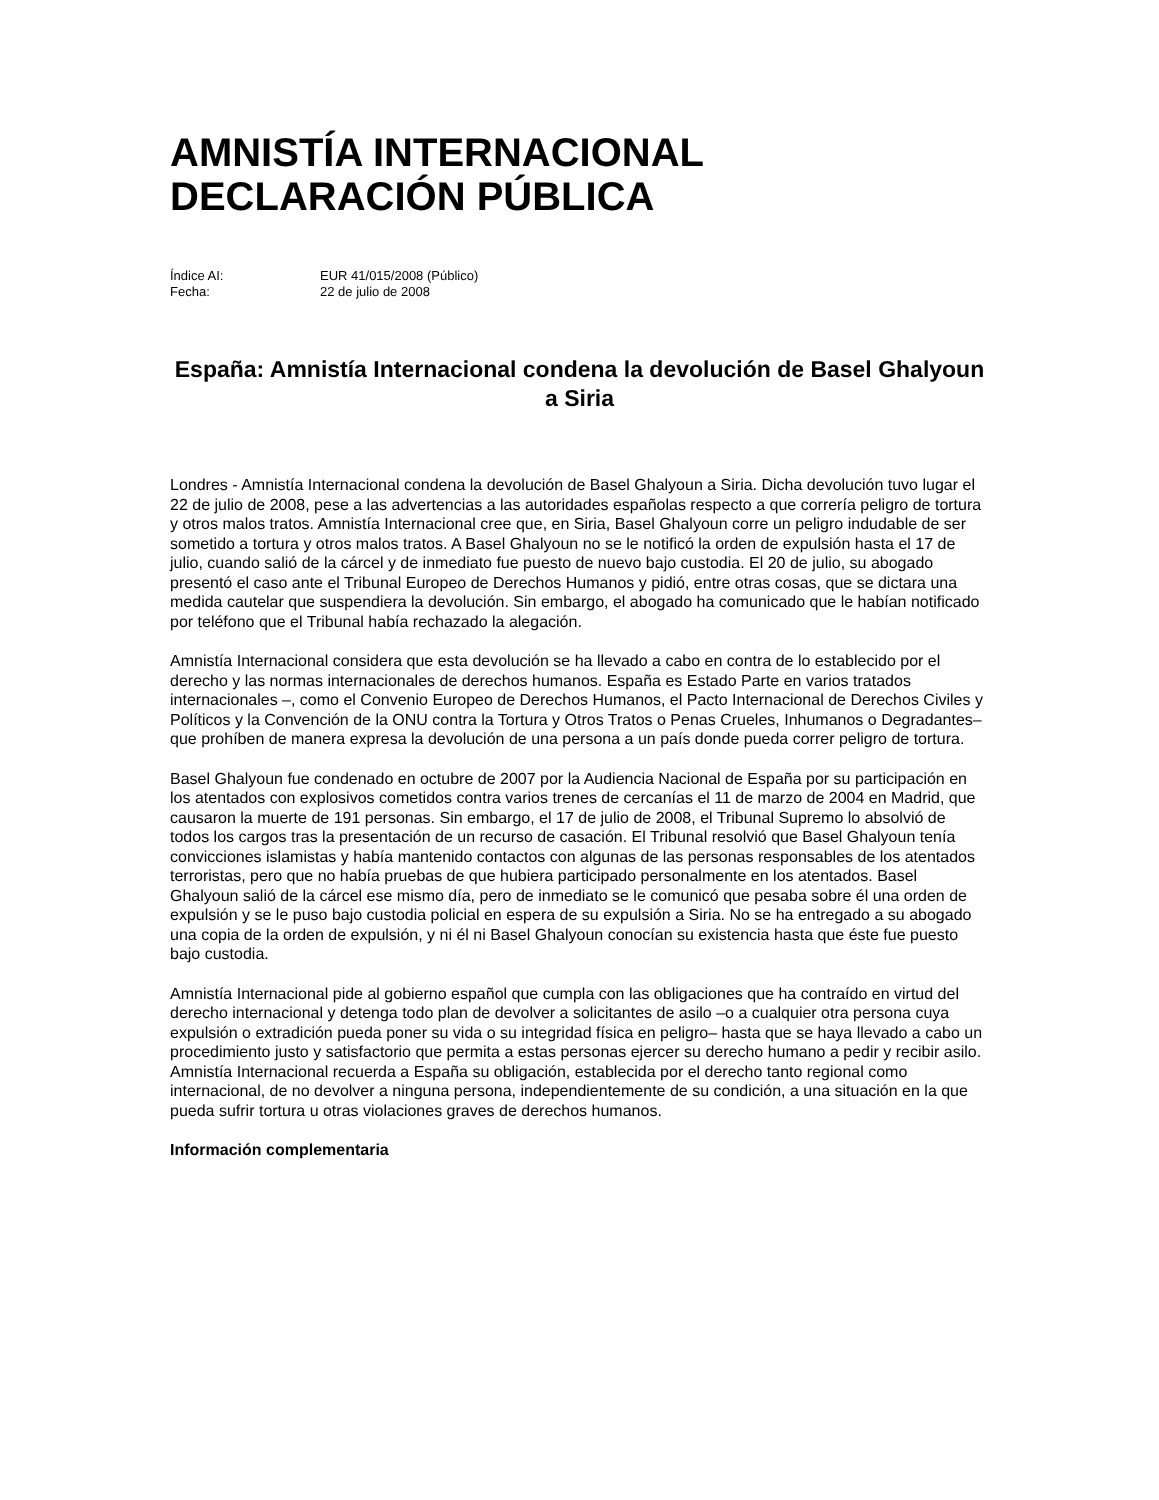AMNISTÍA INTERNACIONAL
DECLARACIÓN PÚBLICA
Índice AI: EUR 41/015/2008 (Público)
Fecha: 22 de julio de 2008
España: Amnistía Internacional condena la devolución de Basel Ghalyoun a Siria
Londres - Amnistía Internacional condena la devolución de Basel Ghalyoun a Siria. Dicha devolución tuvo lugar el 22 de julio de 2008, pese a las advertencias a las autoridades españolas respecto a que correría peligro de tortura y otros malos tratos. Amnistía Internacional cree que, en Siria, Basel Ghalyoun corre un peligro indudable de ser sometido a tortura y otros malos tratos. A Basel Ghalyoun no se le notificó la orden de expulsión hasta el 17 de julio, cuando salió de la cárcel y de inmediato fue puesto de nuevo bajo custodia. El 20 de julio, su abogado presentó el caso ante el Tribunal Europeo de Derechos Humanos y pidió, entre otras cosas, que se dictara una medida cautelar que suspendiera la devolución. Sin embargo, el abogado ha comunicado que le habían notificado por teléfono que el Tribunal había rechazado la alegación.
Amnistía Internacional considera que esta devolución se ha llevado a cabo en contra de lo establecido por el derecho y las normas internacionales de derechos humanos. España es Estado Parte en varios tratados internacionales –, como el Convenio Europeo de Derechos Humanos, el Pacto Internacional de Derechos Civiles y Políticos y la Convención de la ONU contra la Tortura y Otros Tratos o Penas Crueles, Inhumanos o Degradantes– que prohíben de manera expresa la devolución de una persona a un país donde pueda correr peligro de tortura.
Basel Ghalyoun fue condenado en octubre de 2007 por la Audiencia Nacional de España por su participación en los atentados con explosivos cometidos contra varios trenes de cercanías el 11 de marzo de 2004 en Madrid, que causaron la muerte de 191 personas. Sin embargo, el 17 de julio de 2008, el Tribunal Supremo lo absolvió de todos los cargos tras la presentación de un recurso de casación. El Tribunal resolvió que Basel Ghalyoun tenía convicciones islamistas y había mantenido contactos con algunas de las personas responsables de los atentados terroristas, pero que no había pruebas de que hubiera participado personalmente en los atentados. Basel Ghalyoun salió de la cárcel ese mismo día, pero de inmediato se le comunicó que pesaba sobre él una orden de expulsión y se le puso bajo custodia policial en espera de su expulsión a Siria. No se ha entregado a su abogado una copia de la orden de expulsión, y ni él ni Basel Ghalyoun conocían su existencia hasta que éste fue puesto bajo custodia.
Amnistía Internacional pide al gobierno español que cumpla con las obligaciones que ha contraído en virtud del derecho internacional y detenga todo plan de devolver a solicitantes de asilo –o a cualquier otra persona cuya expulsión o extradición pueda poner su vida o su integridad física en peligro– hasta que se haya llevado a cabo un procedimiento justo y satisfactorio que permita a estas personas ejercer su derecho humano a pedir y recibir asilo. Amnistía Internacional recuerda a España su obligación, establecida por el derecho tanto regional como internacional, de no devolver a ninguna persona, independientemente de su condición, a una situación en la que pueda sufrir tortura u otras violaciones graves de derechos humanos.
Información complementaria